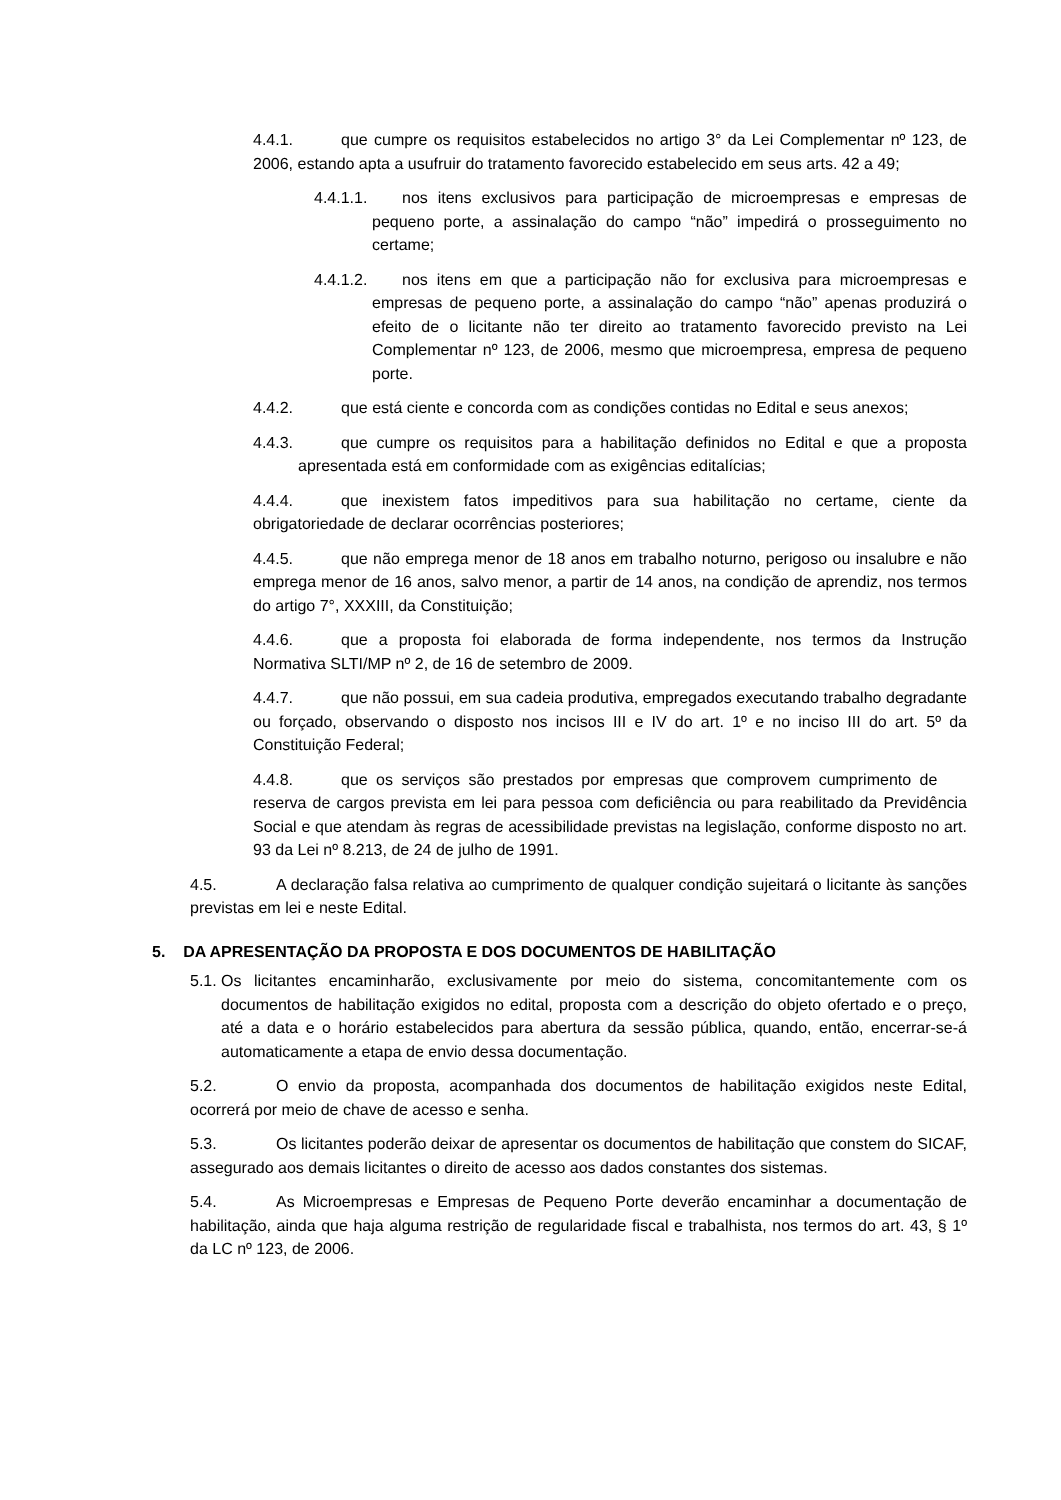4.4.1. que cumpre os requisitos estabelecidos no artigo 3° da Lei Complementar nº 123, de 2006, estando apta a usufruir do tratamento favorecido estabelecido em seus arts. 42 a 49;
4.4.1.1. nos itens exclusivos para participação de microempresas e empresas de pequeno porte, a assinalação do campo “não” impedirá o prosseguimento no certame;
4.4.1.2. nos itens em que a participação não for exclusiva para microempresas e empresas de pequeno porte, a assinalação do campo “não” apenas produzirá o efeito de o licitante não ter direito ao tratamento favorecido previsto na Lei Complementar nº 123, de 2006, mesmo que microempresa, empresa de pequeno porte.
4.4.2. que está ciente e concorda com as condições contidas no Edital e seus anexos;
4.4.3. que cumpre os requisitos para a habilitação definidos no Edital e que a proposta apresentada está em conformidade com as exigências editalícias;
4.4.4. que inexistem fatos impeditivos para sua habilitação no certame, ciente da obrigatoriedade de declarar ocorrências posteriores;
4.4.5. que não emprega menor de 18 anos em trabalho noturno, perigoso ou insalubre e não emprega menor de 16 anos, salvo menor, a partir de 14 anos, na condição de aprendiz, nos termos do artigo 7°, XXXIII, da Constituição;
4.4.6. que a proposta foi elaborada de forma independente, nos termos da Instrução Normativa SLTI/MP nº 2, de 16 de setembro de 2009.
4.4.7. que não possui, em sua cadeia produtiva, empregados executando trabalho degradante ou forçado, observando o disposto nos incisos III e IV do art. 1º e no inciso III do art. 5º da Constituição Federal;
4.4.8. que os serviços são prestados por empresas que comprovem cumprimento de reserva de cargos prevista em lei para pessoa com deficiência ou para reabilitado da Previdência Social e que atendam às regras de acessibilidade previstas na legislação, conforme disposto no art. 93 da Lei nº 8.213, de 24 de julho de 1991.
4.5. A declaração falsa relativa ao cumprimento de qualquer condição sujeitará o licitante às sanções previstas em lei e neste Edital.
5. DA APRESENTAÇÃO DA PROPOSTA E DOS DOCUMENTOS DE HABILITAÇÃO
5.1. Os licitantes encaminharão, exclusivamente por meio do sistema, concomitantemente com os documentos de habilitação exigidos no edital, proposta com a descrição do objeto ofertado e o preço, até a data e o horário estabelecidos para abertura da sessão pública, quando, então, encerrar-se-á automaticamente a etapa de envio dessa documentação.
5.2. O envio da proposta, acompanhada dos documentos de habilitação exigidos neste Edital, ocorrerá por meio de chave de acesso e senha.
5.3. Os licitantes poderão deixar de apresentar os documentos de habilitação que constem do SICAF, assegurado aos demais licitantes o direito de acesso aos dados constantes dos sistemas.
5.4. As Microempresas e Empresas de Pequeno Porte deverão encaminhar a documentação de habilitação, ainda que haja alguma restrição de regularidade fiscal e trabalhista, nos termos do art. 43, § 1º da LC nº 123, de 2006.